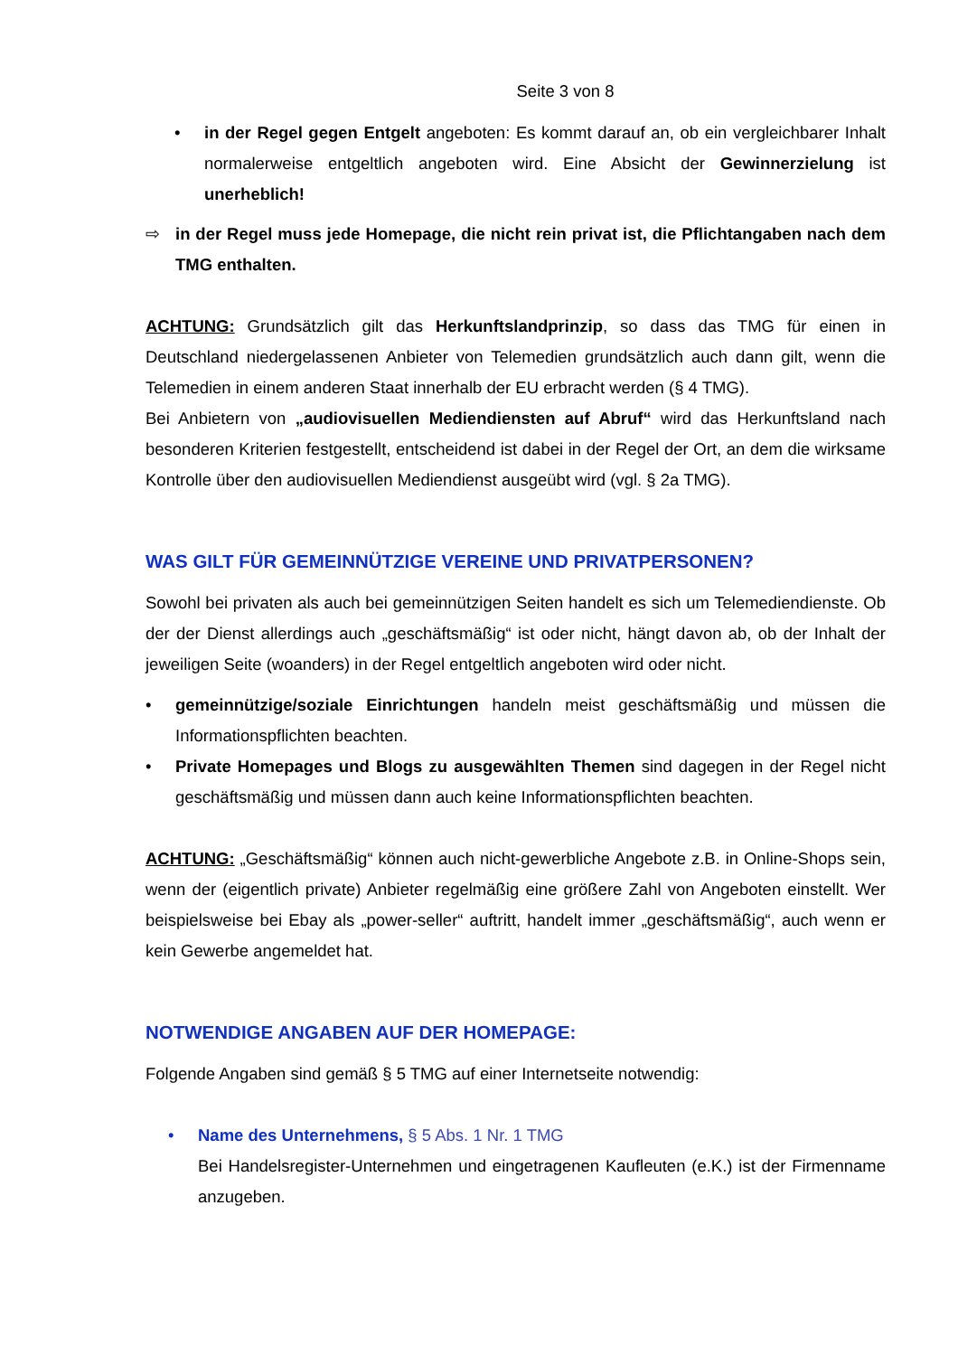Seite 3 von 8
• in der Regel gegen Entgelt angeboten: Es kommt darauf an, ob ein vergleichbarer Inhalt normalerweise entgeltlich angeboten wird. Eine Absicht der Gewinnerzielung ist unerheblich!
⇨ in der Regel muss jede Homepage, die nicht rein privat ist, die Pflichtangaben nach dem TMG enthalten.
ACHTUNG: Grundsätzlich gilt das Herkunftslandprinzip, so dass das TMG für einen in Deutschland niedergelassenen Anbieter von Telemedien grundsätzlich auch dann gilt, wenn die Telemedien in einem anderen Staat innerhalb der EU erbracht werden (§ 4 TMG).
Bei Anbietern von „audiovisuellen Mediendiensten auf Abruf“ wird das Herkunftsland nach besonderen Kriterien festgestellt, entscheidend ist dabei in der Regel der Ort, an dem die wirksame Kontrolle über den audiovisuellen Mediendienst ausgeübt wird (vgl. § 2a TMG).
WAS GILT FÜR GEMEINNÜTZIGE VEREINE UND PRIVATPERSONEN?
Sowohl bei privaten als auch bei gemeinnützigen Seiten handelt es sich um Telemediendienste. Ob der der Dienst allerdings auch „geschäftsmäßig“ ist oder nicht, hängt davon ab, ob der Inhalt der jeweiligen Seite (woanders) in der Regel entgeltlich angeboten wird oder nicht.
• gemeinnützige/soziale Einrichtungen handeln meist geschäftsmäßig und müssen die Informationspflichten beachten.
• Private Homepages und Blogs zu ausgewählten Themen sind dagegen in der Regel nicht geschäftsmäßig und müssen dann auch keine Informationspflichten beachten.
ACHTUNG: „Geschäftsmäßig“ können auch nicht-gewerbliche Angebote z.B. in Online-Shops sein, wenn der (eigentlich private) Anbieter regelmäßig eine größere Zahl von Angeboten einstellt. Wer beispielsweise bei Ebay als „power-seller“ auftritt, handelt immer „geschäftsmäßig“, auch wenn er kein Gewerbe angemeldet hat.
NOTWENDIGE ANGABEN AUF DER HOMEPAGE:
Folgende Angaben sind gemäß § 5 TMG auf einer Internetseite notwendig:
• Name des Unternehmens, § 5 Abs. 1 Nr. 1 TMG
Bei Handelsregister-Unternehmen und eingetragenen Kaufleuten (e.K.) ist der Firmenname anzugeben.